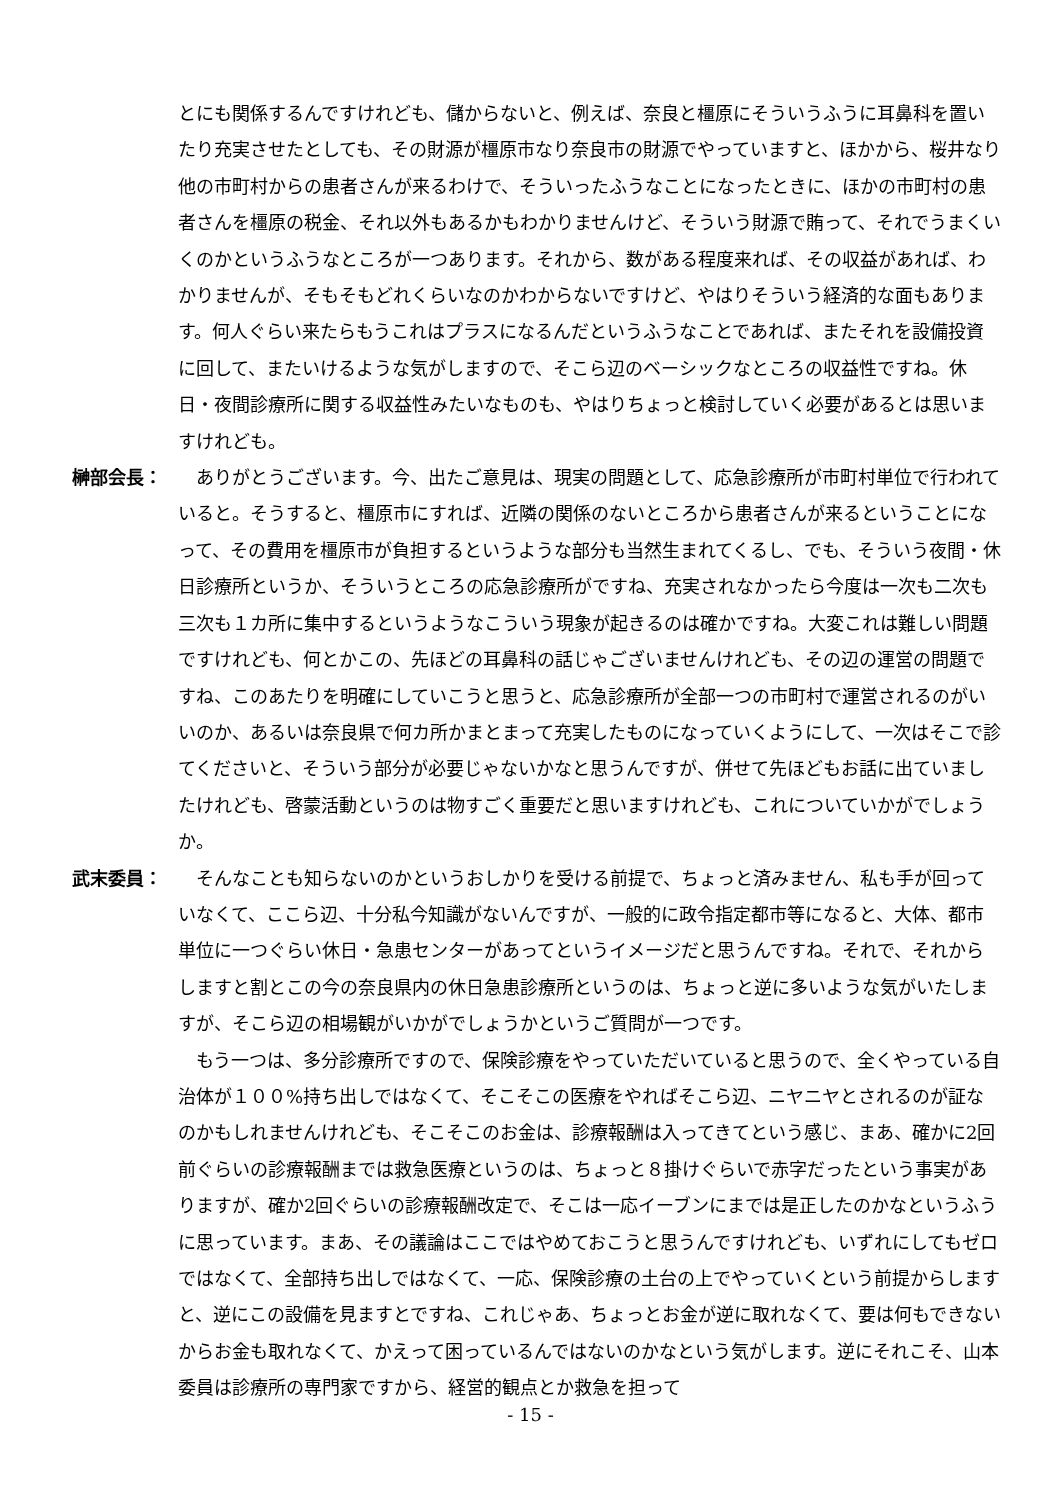とにも関係するんですけれども、儲からないと、例えば、奈良と橿原にそういうふうに耳鼻科を置いたり充実させたとしても、その財源が橿原市なり奈良市の財源でやっていますと、ほかから、桜井なり他の市町村からの患者さんが来るわけで、そういったふうなことになったときに、ほかの市町村の患者さんを橿原の税金、それ以外もあるかもわかりませんけど、そういう財源で賄って、それでうまくいくのかというふうなところが一つあります。それから、数がある程度来れば、その収益があれば、わかりませんが、そもそもどれくらいなのかわからないですけど、やはりそういう経済的な面もあります。何人ぐらい来たらもうこれはプラスになるんだというふうなことであれば、またそれを設備投資に回して、またいけるような気がしますので、そこら辺のベーシックなところの収益性ですね。休日・夜間診療所に関する収益性みたいなものも、やはりちょっと検討していく必要があるとは思いますけれども。
榊部会長： 　ありがとうございます。今、出たご意見は、現実の問題として、応急診療所が市町村単位で行われていると。そうすると、橿原市にすれば、近隣の関係のないところから患者さんが来るということになって、その費用を橿原市が負担するというような部分も当然生まれてくるし、でも、そういう夜間・休日診療所というか、そういうところの応急診療所がですね、充実されなかったら今度は一次も二次も三次も１カ所に集中するというようなこういう現象が起きるのは確かですね。大変これは難しい問題ですけれども、何とかこの、先ほどの耳鼻科の話じゃございませんけれども、その辺の運営の問題ですね、このあたりを明確にしていこうと思うと、応急診療所が全部一つの市町村で運営されるのがいいのか、あるいは奈良県で何カ所かまとまって充実したものになっていくようにして、一次はそこで診てくださいと、そういう部分が必要じゃないかなと思うんですが、併せて先ほどもお話に出ていましたけれども、啓蒙活動というのは物すごく重要だと思いますけれども、これについていかがでしょうか。
武末委員： 　そんなことも知らないのかというおしかりを受ける前提で、ちょっと済みません、私も手が回っていなくて、ここら辺、十分私今知識がないんですが、一般的に政令指定都市等になると、大体、都市単位に一つぐらい休日・急患センターがあってというイメージだと思うんですね。それで、それからしますと割とこの今の奈良県内の休日急患診療所というのは、ちょっと逆に多いような気がいたしますが、そこら辺の相場観がいかがでしょうかというご質問が一つです。
　もう一つは、多分診療所ですので、保険診療をやっていただいていると思うので、全くやっている自治体が１００%持ち出しではなくて、そこそこの医療をやればそこら辺、ニヤニヤとされるのが証なのかもしれませんけれども、そこそこのお金は、診療報酬は入ってきてという感じ、まあ、確かに2回前ぐらいの診療報酬までは救急医療というのは、ちょっと８掛けぐらいで赤字だったという事実がありますが、確か2回ぐらいの診療報酬改定で、そこは一応イーブンにまでは是正したのかなというふうに思っています。まあ、その議論はここではやめておこうと思うんですけれども、いずれにしてもゼロではなくて、全部持ち出しではなくて、一応、保険診療の土台の上でやっていくという前提からしますと、逆にこの設備を見ますとですね、これじゃあ、ちょっとお金が逆に取れなくて、要は何もできないからお金も取れなくて、かえって困っているんではないのかなという気がします。逆にそれこそ、山本委員は診療所の専門家ですから、経営的観点とか救急を担って
- 15 -